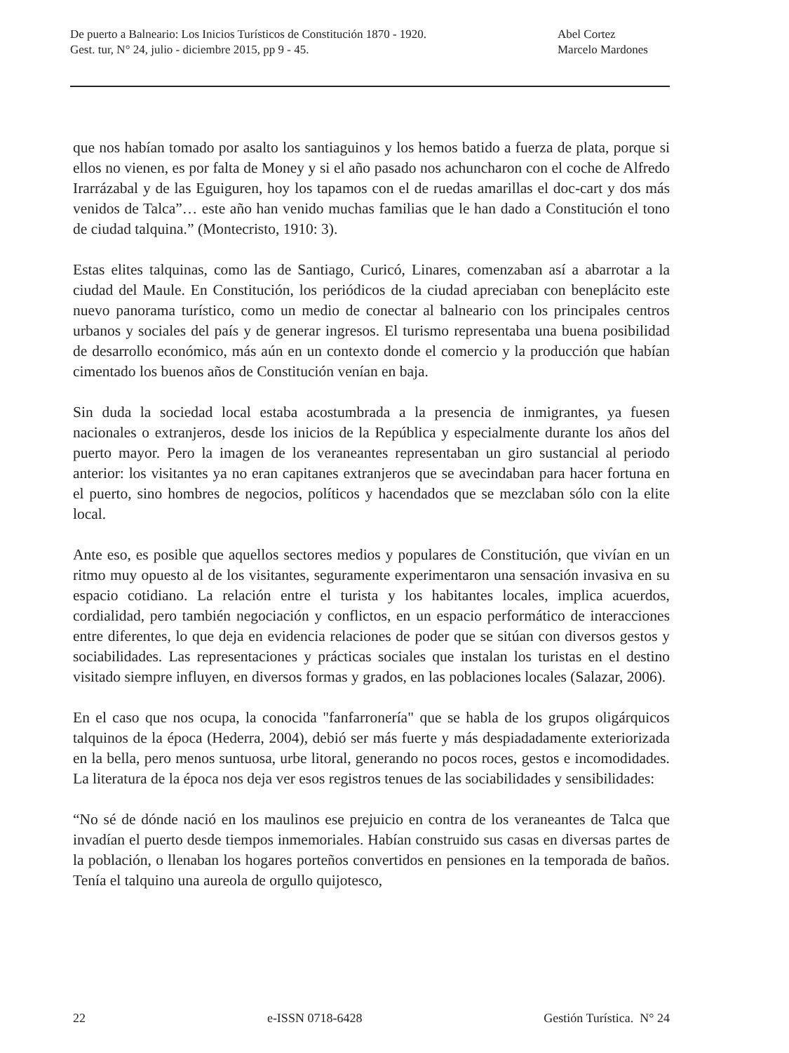De puerto a Balneario: Los Inicios Turísticos de Constitución 1870 - 1920.
Gest. tur, N° 24, julio - diciembre 2015, pp 9 - 45.
Abel Cortez
Marcelo Mardones
que nos habían tomado por asalto los santiaguinos y los hemos batido a fuerza de plata, porque si ellos no vienen, es por falta de Money y si el año pasado nos achuncharon con el coche de Alfredo Irarrázabal y de las Eguiguren, hoy los tapamos con el de ruedas amarillas el doc-cart y dos más venidos de Talca”… este año han venido muchas familias que le han dado a Constitución el tono de ciudad talquina.” (Montecristo, 1910: 3).
Estas elites talquinas, como las de Santiago, Curicó, Linares, comenzaban así a abarrotar a la ciudad del Maule. En Constitución, los periódicos de la ciudad apreciaban con beneplácito este nuevo panorama turístico, como un medio de conectar al balneario con los principales centros urbanos y sociales del país y de generar ingresos. El turismo representaba una buena posibilidad de desarrollo económico, más aún en un contexto donde el comercio y la producción que habían cimentado los buenos años de Constitución venían en baja.
Sin duda la sociedad local estaba acostumbrada a la presencia de inmigrantes, ya fuesen nacionales o extranjeros, desde los inicios de la República y especialmente durante los años del puerto mayor. Pero la imagen de los veraneantes representaban un giro sustancial al periodo anterior: los visitantes ya no eran capitanes extranjeros que se avecindaban para hacer fortuna en el puerto, sino hombres de negocios, políticos y hacendados que se mezclaban sólo con la elite local.
Ante eso, es posible que aquellos sectores medios y populares de Constitución, que vivían en un ritmo muy opuesto al de los visitantes, seguramente experimentaron una sensación invasiva en su espacio cotidiano. La relación entre el turista y los habitantes locales, implica acuerdos, cordialidad, pero también negociación y conflictos, en un espacio performático de interacciones entre diferentes, lo que deja en evidencia relaciones de poder que se sitúan con diversos gestos y sociabilidades. Las representaciones y prácticas sociales que instalan los turistas en el destino visitado siempre influyen, en diversos formas y grados, en las poblaciones locales (Salazar, 2006).
En el caso que nos ocupa, la conocida "fanfarronería" que se habla de los grupos oligárquicos talquinos de la época (Hederra, 2004), debió ser más fuerte y más despiadadamente exteriorizada en la bella, pero menos suntuosa, urbe litoral, generando no pocos roces, gestos e incomodidades. La literatura de la época nos deja ver esos registros tenues de las sociabilidades y sensibilidades:
“No sé de dónde nació en los maulinos ese prejuicio en contra de los veraneantes de Talca que invadían el puerto desde tiempos inmemoriales. Habían construido sus casas en diversas partes de la población, o llenaban los hogares porteños convertidos en pensiones en la temporada de baños. Tenía el talquino una aureola de orgullo quijotesco,
22 e-ISSN 0718-6428 Gestión Turística. N° 24